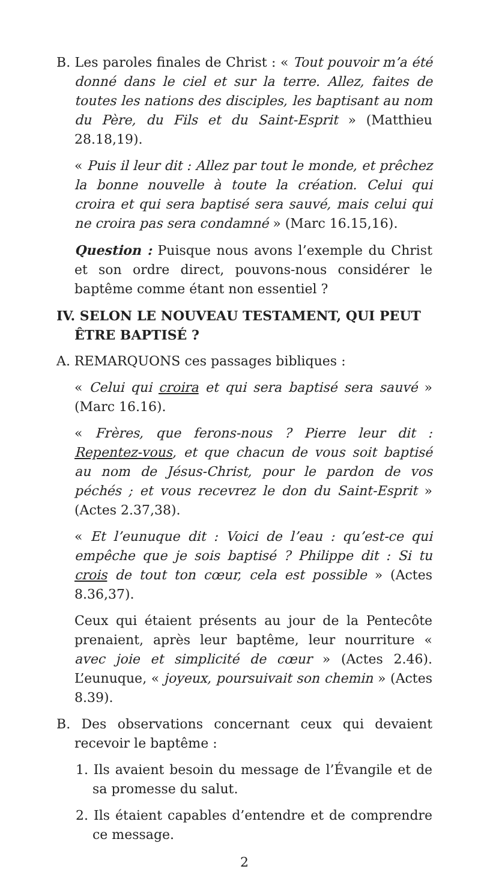B. Les paroles finales de Christ : « Tout pouvoir m’a été donné dans le ciel et sur la terre. Allez, faites de toutes les nations des disciples, les baptisant au nom du Père, du Fils et du Saint-Esprit » (Matthieu 28.18,19).
« Puis il leur dit : Allez par tout le monde, et prêchez la bonne nouvelle à toute la création. Celui qui croira et qui sera baptisé sera sauvé, mais celui qui ne croira pas sera condamné » (Marc 16.15,16).
Question : Puisque nous avons l’exemple du Christ et son ordre direct, pouvons-nous considérer le baptême comme étant non essentiel ?
IV. SELON LE NOUVEAU TESTAMENT, QUI PEUT ÊTRE BAPTISÉ ?
A. REMARQUONS ces passages bibliques :
« Celui qui croira et qui sera baptisé sera sauvé » (Marc 16.16).
« Frères, que ferons-nous ? Pierre leur dit : Repentez-vous, et que chacun de vous soit baptisé au nom de Jésus-Christ, pour le pardon de vos péchés ; et vous recevrez le don du Saint-Esprit » (Actes 2.37,38).
« Et l’eunuque dit : Voici de l’eau : qu’est-ce qui empêche que je sois baptisé ? Philippe dit : Si tu crois de tout ton cœur, cela est possible » (Actes 8.36,37).
Ceux qui étaient présents au jour de la Pentecôte prenaient, après leur baptême, leur nourriture « avec joie et simplicité de cœur » (Actes 2.46). L’eunuque, « joyeux, poursuivait son chemin » (Actes 8.39).
B. Des observations concernant ceux qui devaient recevoir le baptême :
1. Ils avaient besoin du message de l’Évangile et de sa promesse du salut.
2. Ils étaient capables d’entendre et de comprendre ce message.
2